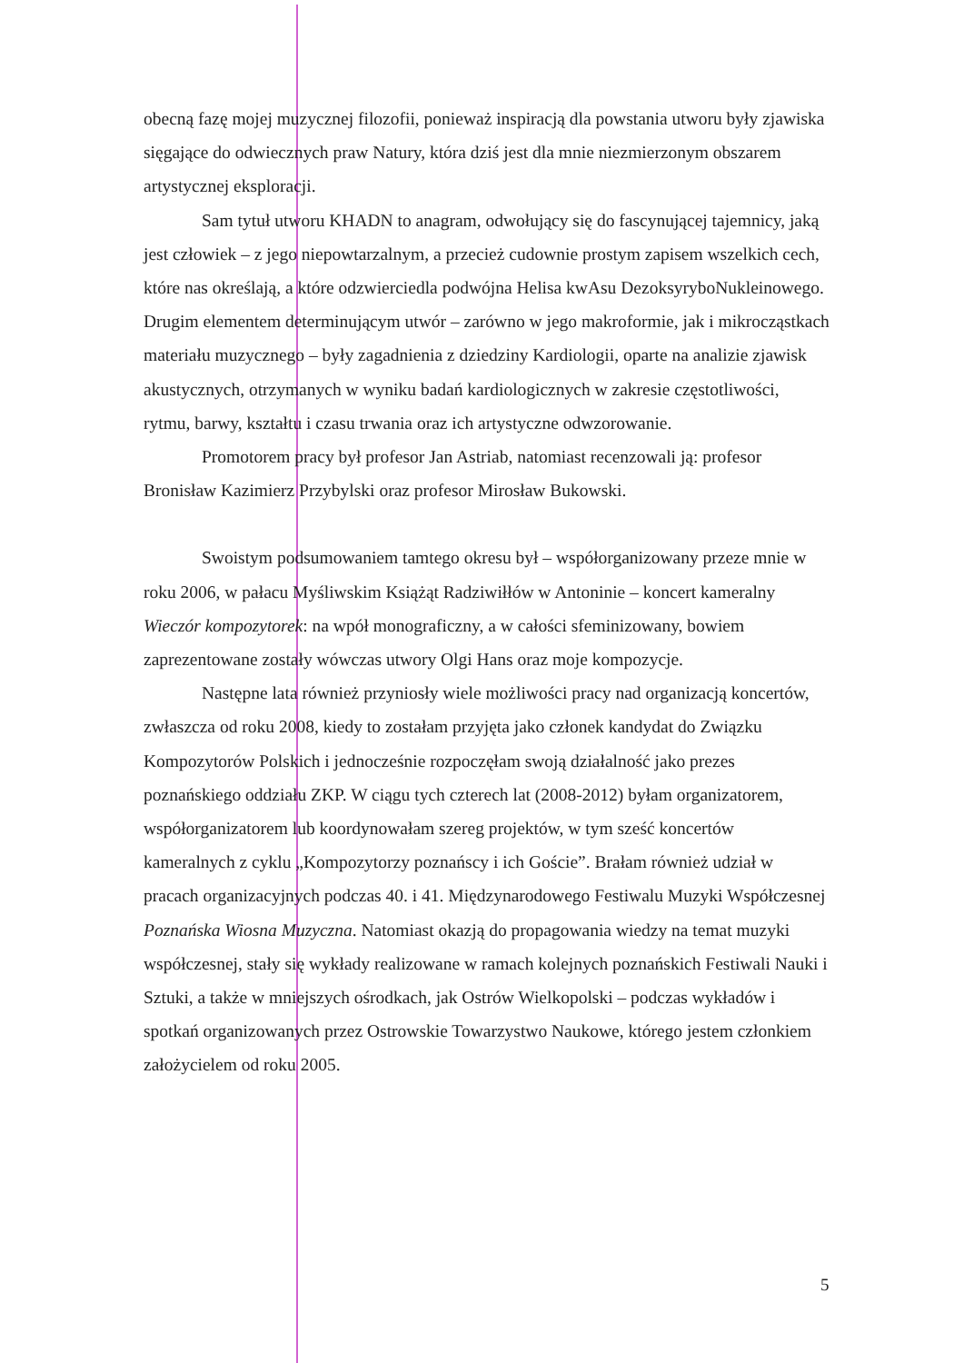obecną fazę mojej muzycznej filozofii, ponieważ inspiracją dla powstania utworu były zjawiska sięgające do odwiecznych praw Natury, która dziś jest dla mnie niezmierzonym obszarem artystycznej eksploracji.
Sam tytuł utworu KHADN to anagram, odwołujący się do fascynującej tajemnicy, jaką jest człowiek – z jego niepowtarzalnym, a przecież cudownie prostym zapisem wszelkich cech, które nas określają, a które odzwierciedla podwójna Helisa kwAsu DezoksyryboNukleinowego. Drugim elementem determinującym utwór – zarówno w jego makroformie, jak i mikrocząstkach materiału muzycznego – były zagadnienia z dziedziny Kardiologii, oparte na analizie zjawisk akustycznych, otrzymanych w wyniku badań kardiologicznych w zakresie częstotliwości, rytmu, barwy, kształtu i czasu trwania oraz ich artystyczne odwzorowanie.
Promotorem pracy był profesor Jan Astriab, natomiast recenzowali ją: profesor Bronisław Kazimierz Przybylski oraz profesor Mirosław Bukowski.
Swoistym podsumowaniem tamtego okresu był – współorganizowany przeze mnie w roku 2006, w pałacu Myśliwskim Książąt Radziwiłłów w Antoninie – koncert kameralny Wieczór kompozytorek: na wpół monograficzny, a w całości sfeminizowany, bowiem zaprezentowane zostały wówczas utwory Olgi Hans oraz moje kompozycje.
Następne lata również przyniosły wiele możliwości pracy nad organizacją koncertów, zwłaszcza od roku 2008, kiedy to zostałam przyjęta jako członek kandydat do Związku Kompozytorów Polskich i jednocześnie rozpoczęłam swoją działalność jako prezes poznańskiego oddziału ZKP. W ciągu tych czterech lat (2008-2012) byłam organizatorem, współorganizatorem lub koordynowałam szereg projektów, w tym sześć koncertów kameralnych z cyklu „Kompozytorzy poznańscy i ich Goście”. Brałam również udział w pracach organizacyjnych podczas 40. i 41. Międzynarodowego Festiwalu Muzyki Współczesnej Poznańska Wiosna Muzyczna. Natomiast okazją do propagowania wiedzy na temat muzyki współczesnej, stały się wykłady realizowane w ramach kolejnych poznańskich Festiwali Nauki i Sztuki, a także w mniejszych ośrodkach, jak Ostrów Wielkopolski – podczas wykładów i spotkań organizowanych przez Ostrowskie Towarzystwo Naukowe, którego jestem członkiem założycielem od roku 2005.
5